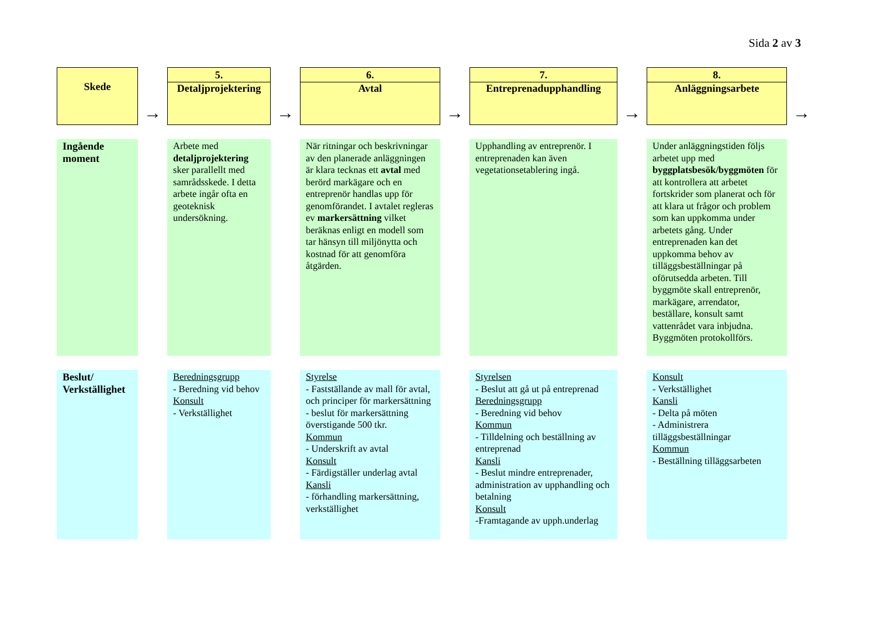Sida 2 av 3
| Skede | → | 5. Detaljprojektering | → | 6. Avtal | → | 7. Entreprenadupphandling | → | 8. Anläggningsarbete | → |
| Ingående moment | | Arbete med detaljprojektering sker parallellt med samrådsskede. I detta arbete ingår ofta en geoteknisk undersökning. | | När ritningar och beskrivningar av den planerade anläggningen är klara tecknas ett avtal med berörd markägare och en entreprenör handlas upp för genomförandet. I avtalet regleras ev markersättning vilket beräknas enligt en modell som tar hänsyn till miljönytta och kostnad för att genomföra åtgärden. | | Upphandling av entreprenör. I entreprenaden kan även vegetationsetablering ingå. | | Under anläggningstiden följs arbetet upp med byggplatsbesök/byggmöten för att kontrollera att arbetet fortskrider som planerat och för att klara ut frågor och problem som kan uppkomma under arbetets gång. Under entreprenaden kan det uppkomma behov av tilläggsbeställningar på oförutsedda arbeten. Till byggmöte skall entreprenör, markägare, arrendator, beställare, konsult samt vattenrådet vara inbjudna. Byggmöten protokollförs. | |
| Beslut/ Verkställighet | | Beredningsgrupp - Beredning vid behov Konsult - Verkställighet | | Styrelse - Fastställande av mall för avtal, och principer för markersättning - beslut för markersättning överstigande 500 tkr. Kommun - Underskrift av avtal Konsult - Färdigställer underlag avtal Kansli - förhandling markersättning, verkställighet | | Styrelsen - Beslut att gå ut på entreprenad Beredningsgrupp - Beredning vid behov Kommun - Tilldelning och beställning av entreprenad Kansli - Beslut mindre entreprenader, administration av upphandling och betalning Konsult -Framtagande av upph.underlag | | Konsult - Verkställighet Kansli - Delta på möten - Administrera tilläggsbeställningar Kommun - Beställning tilläggsarbeten | |